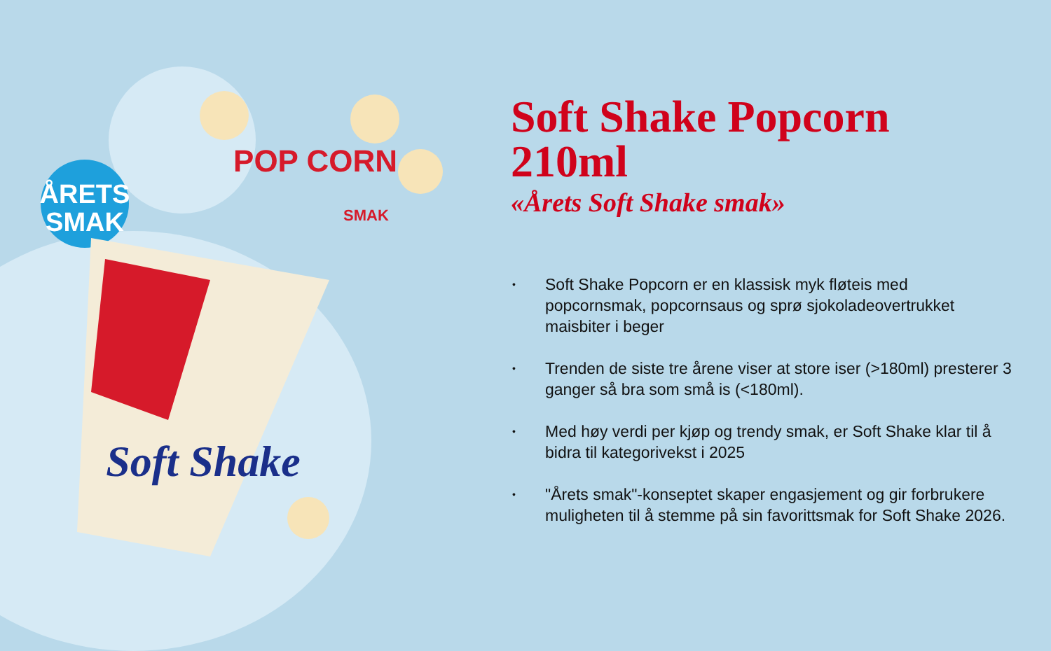ÅRETS
SMAK
Soft Shake
POP CORN
SMAK
Soft Shake Popcorn 210ml
«Årets Soft Shake smak»
• Soft Shake Popcorn er en klassisk myk fløteis med popcornsmak, popcornsaus og sprø sjokoladeovertrukket maisbiter i beger
• Trenden de siste tre årene viser at store iser (>180ml) presterer 3 ganger så bra som små is (<180ml).
• Med høy verdi per kjøp og trendy smak, er Soft Shake klar til å bidra til kategorivekst i 2025
• "Årets smak"-konseptet skaper engasjement og gir forbrukere muligheten til å stemme på sin favorittsmak for Soft Shake 2026.